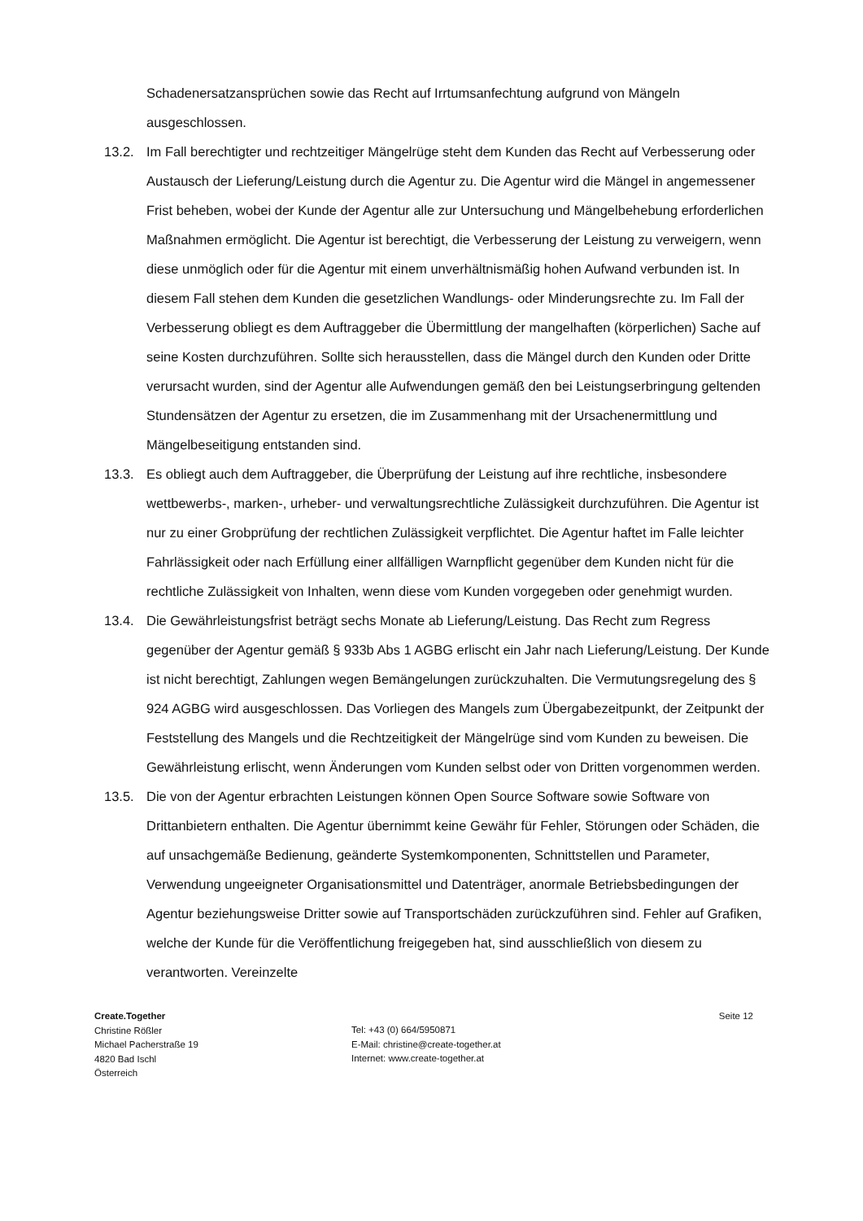Schadenersatzansprüchen sowie das Recht auf Irrtumsanfechtung aufgrund von Mängeln ausgeschlossen.
13.2. Im Fall berechtigter und rechtzeitiger Mängelrüge steht dem Kunden das Recht auf Verbesserung oder Austausch der Lieferung/Leistung durch die Agentur zu. Die Agentur wird die Mängel in angemessener Frist beheben, wobei der Kunde der Agentur alle zur Untersuchung und Mängelbehebung erforderlichen Maßnahmen ermöglicht. Die Agentur ist berechtigt, die Verbesserung der Leistung zu verweigern, wenn diese unmöglich oder für die Agentur mit einem unverhältnismäßig hohen Aufwand verbunden ist. In diesem Fall stehen dem Kunden die gesetzlichen Wandlungs- oder Minderungsrechte zu. Im Fall der Verbesserung obliegt es dem Auftraggeber die Übermittlung der mangelhaften (körperlichen) Sache auf seine Kosten durchzuführen. Sollte sich herausstellen, dass die Mängel durch den Kunden oder Dritte verursacht wurden, sind der Agentur alle Aufwendungen gemäß den bei Leistungserbringung geltenden Stundensätzen der Agentur zu ersetzen, die im Zusammenhang mit der Ursachenermittlung und Mängelbeseitigung entstanden sind.
13.3. Es obliegt auch dem Auftraggeber, die Überprüfung der Leistung auf ihre rechtliche, insbesondere wettbewerbs-, marken-, urheber- und verwaltungsrechtliche Zulässigkeit durchzuführen. Die Agentur ist nur zu einer Grobprüfung der rechtlichen Zulässigkeit verpflichtet. Die Agentur haftet im Falle leichter Fahrlässigkeit oder nach Erfüllung einer allfälligen Warnpflicht gegenüber dem Kunden nicht für die rechtliche Zulässigkeit von Inhalten, wenn diese vom Kunden vorgegeben oder genehmigt wurden.
13.4. Die Gewährleistungsfrist beträgt sechs Monate ab Lieferung/Leistung. Das Recht zum Regress gegenüber der Agentur gemäß § 933b Abs 1 AGBG erlischt ein Jahr nach Lieferung/Leistung. Der Kunde ist nicht berechtigt, Zahlungen wegen Bemängelungen zurückzuhalten. Die Vermutungsregelung des § 924 AGBG wird ausgeschlossen. Das Vorliegen des Mangels zum Übergabezeitpunkt, der Zeitpunkt der Feststellung des Mangels und die Rechtzeitigkeit der Mängelrüge sind vom Kunden zu beweisen. Die Gewährleistung erlischt, wenn Änderungen vom Kunden selbst oder von Dritten vorgenommen werden.
13.5. Die von der Agentur erbrachten Leistungen können Open Source Software sowie Software von Drittanbietern enthalten. Die Agentur übernimmt keine Gewähr für Fehler, Störungen oder Schäden, die auf unsachgemäße Bedienung, geänderte Systemkomponenten, Schnittstellen und Parameter, Verwendung ungeeigneter Organisationsmittel und Datenträger, anormale Betriebsbedingungen der Agentur beziehungsweise Dritter sowie auf Transportschäden zurückzuführen sind. Fehler auf Grafiken, welche der Kunde für die Veröffentlichung freigegeben hat, sind ausschließlich von diesem zu verantworten. Vereinzelte
Create.Together
Christine Rößler
Michael Pacherstraße 19
4820 Bad Ischl
Österreich
Tel: +43 (0) 664/5950871
E-Mail: christine@create-together.at
Internet: www.create-together.at
Seite 12